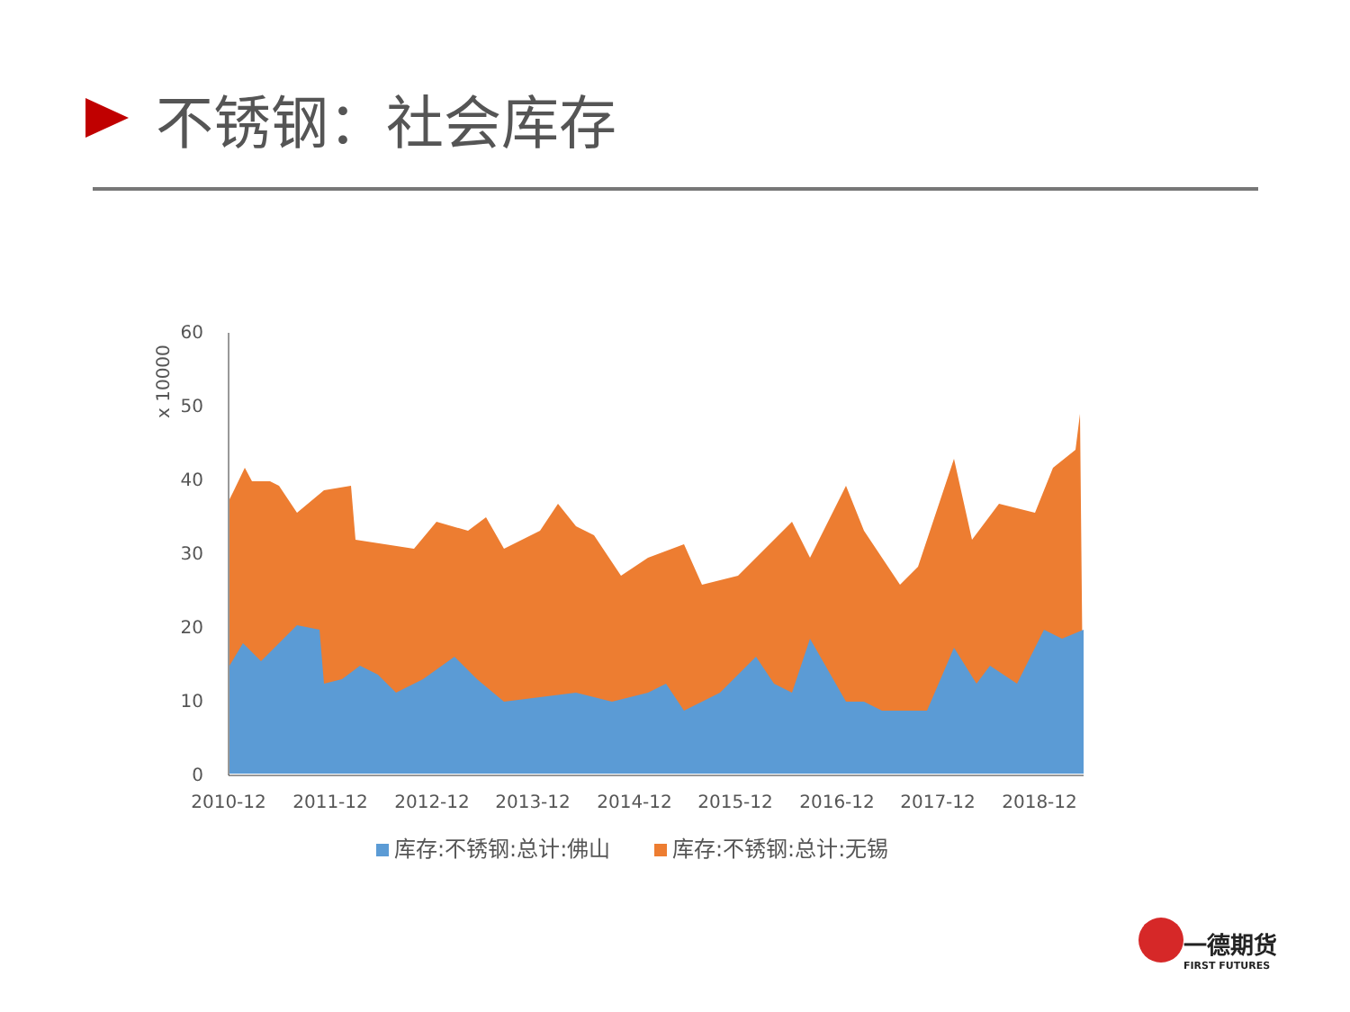不锈钢：社会库存
0
10
20
30
40
50
60
x 10000
2010-12
2011-12
2012-12
2013-12
2014-12
2015-12
2016-12
2017-12
2018-12
库存:不锈钢:总计:佛山
库存:不锈钢:总计:无锡
一德期货
FIRST FUTURES